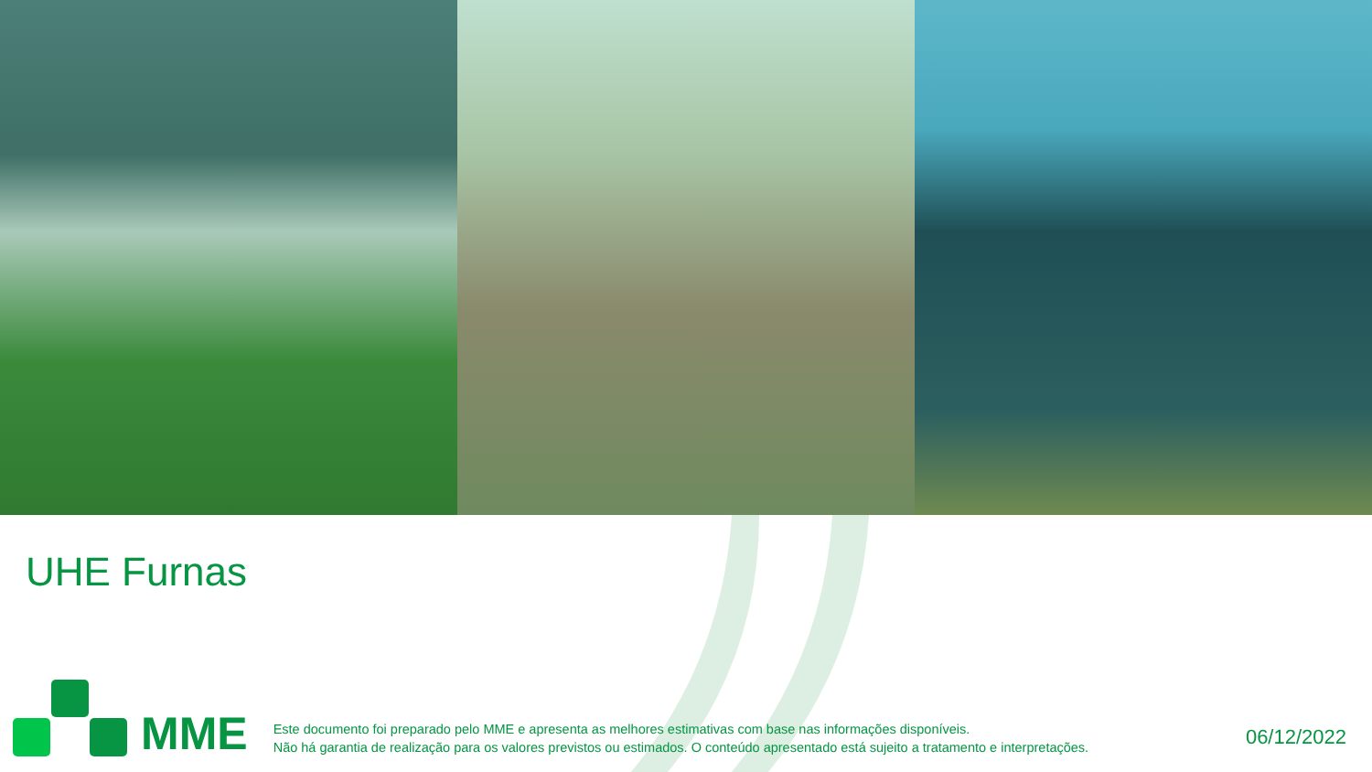UHE Furnas
MME
Este documento foi preparado pelo MME e apresenta as melhores estimativas com base nas informações disponíveis.
Não há garantia de realização para os valores previstos ou estimados. O conteúdo apresentado está sujeito a tratamento e interpretações.
06/12/2022